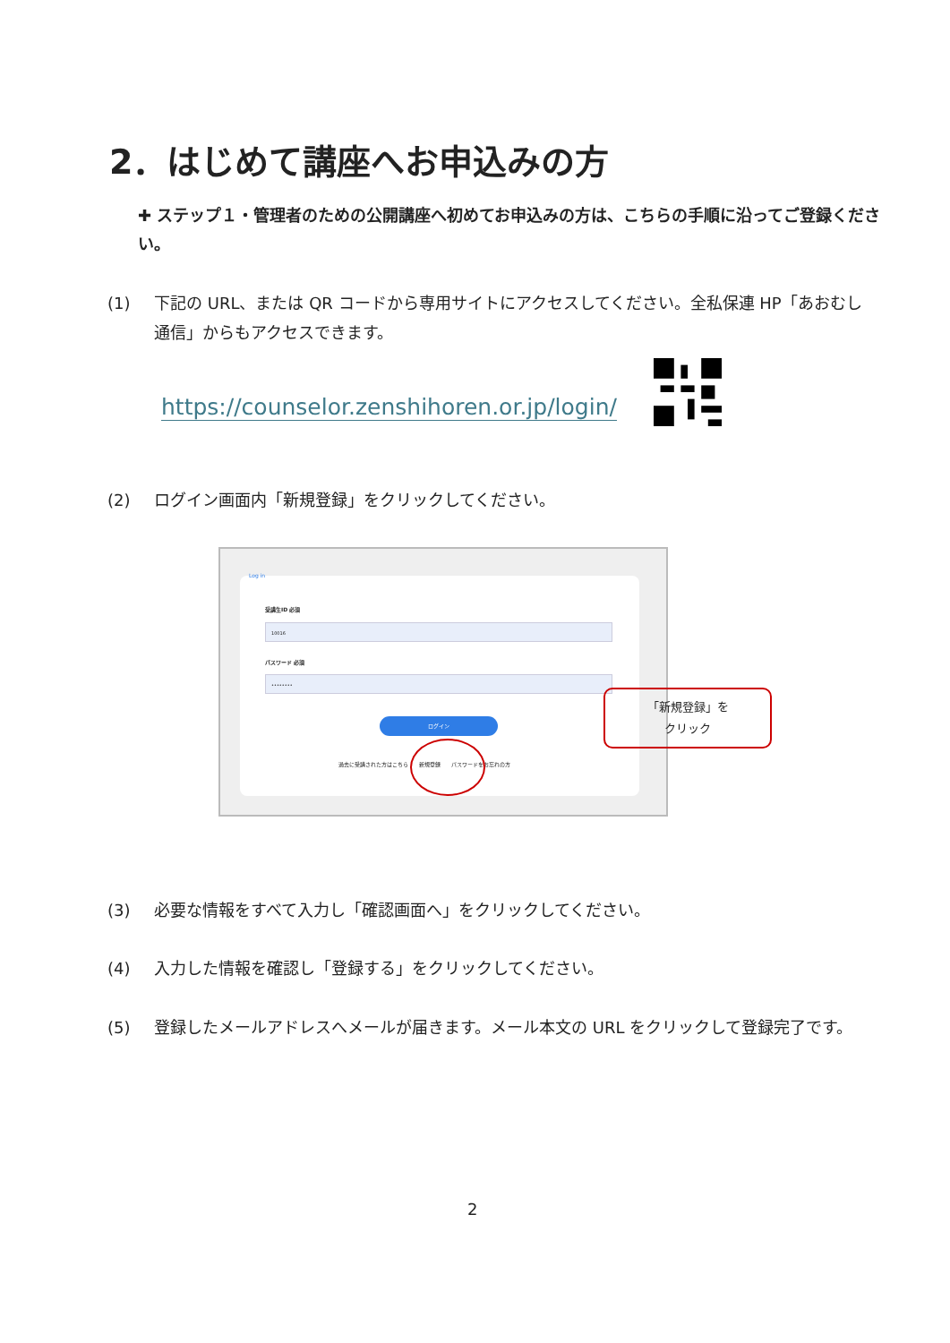2．はじめて講座へお申込みの方
✚ ステップ１・管理者のための公開講座へ初めてお申込みの方は、こちらの手順に沿ってご登録ください。
(1) 下記の URL、または QR コードから専用サイトにアクセスしてください。全私保連 HP「あおむし通信」からもアクセスできます。
https://counselor.zenshihoren.or.jp/login/
(2) ログイン画面内「新規登録」をクリックしてください。
Log in
受講生ID 必須
10016
パスワード 必須
••••••••
ログイン
過去に受講された方はこちら　　新規登録　　パスワードをお忘れの方
「新規登録」を
クリック
(3) 必要な情報をすべて入力し「確認画面へ」をクリックしてください。
(4) 入力した情報を確認し「登録する」をクリックしてください。
(5) 登録したメールアドレスへメールが届きます。メール本文の URL をクリックして登録完了です。
2